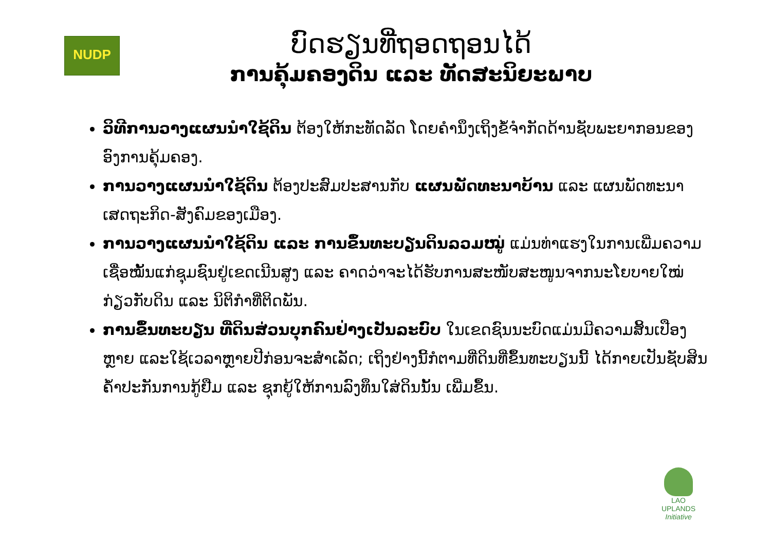NUDP
LAO UPLANDS
Initiative
ບົດຮຽນທີ່ຖອດຖອນໄດ້
ການຄຸ້ມຄອງດິນ ແລະ ທັດສະນິຍະພາບ
ວິທີການວາງແຜນນຳໃຊ້ດິນ ຕ້ອງໃຫ້ກະທັດລັດ ໂດຍຄຳນຶງເຖິງຂໍ້ຈຳກັດດ້ານຊັບພະຍາກອນຂອງ ອົງການຄຸ້ມຄອງ.
ການວາງແຜນນຳໃຊ້ດິນ ຕ້ອງປະສົມປະສານກັບ ແຜນພັດທະນາບ້ານ ແລະ ແຜນພັດທະນາເສດຖະກິດ-ສັງຄົມຂອງເມືອງ.
ການວາງແຜນນຳໃຊ້ດິນ ແລະ ການຂຶ້ນທະບຽນດິນລວມໝູ່ ແມ່ນທ່າແຮງໃນການເພີ່ມຄວາມເຊື່ອໝັ້ນແກ່ຊຸມຊົນຢູ່ເຂດເນີນສູງ ແລະ ຄາດວ່າຈະໄດ້ຮັບການສະໜັບສະໜູນຈາກນະໂຍບາຍໃໝ່ກ່ຽວກັບດິນ ແລະ ນິຕິກຳທີ່ຕິດພັນ.
ການຂຶ້ນທະບຽນ ທີ່ດິນສ່ວນບຸກຄົນຢ່າງເປັນລະບົບ ໃນເຂດຊົນນະບົດແມ່ນມີຄວາມສິ້ນເປືອງຫຼາຍ ແລະໃຊ້ເວລາຫຼາຍປີກ່ອນຈະສຳເລັດ; ເຖິງຢ່າງນີ້ກໍຕາມທີ່ດິນທີ່ຂຶ້ນທະບຽນນີ້ ໄດ້ກາຍເປັນຊັບສິນຄ້ຳປະກັນການກູ້ຢືມ ແລະ ຊຸກຍູ້ໃຫ້ການລົງທຶນໃສ່ດິນນັ້ນ ເພີ່ມຂຶ້ນ.